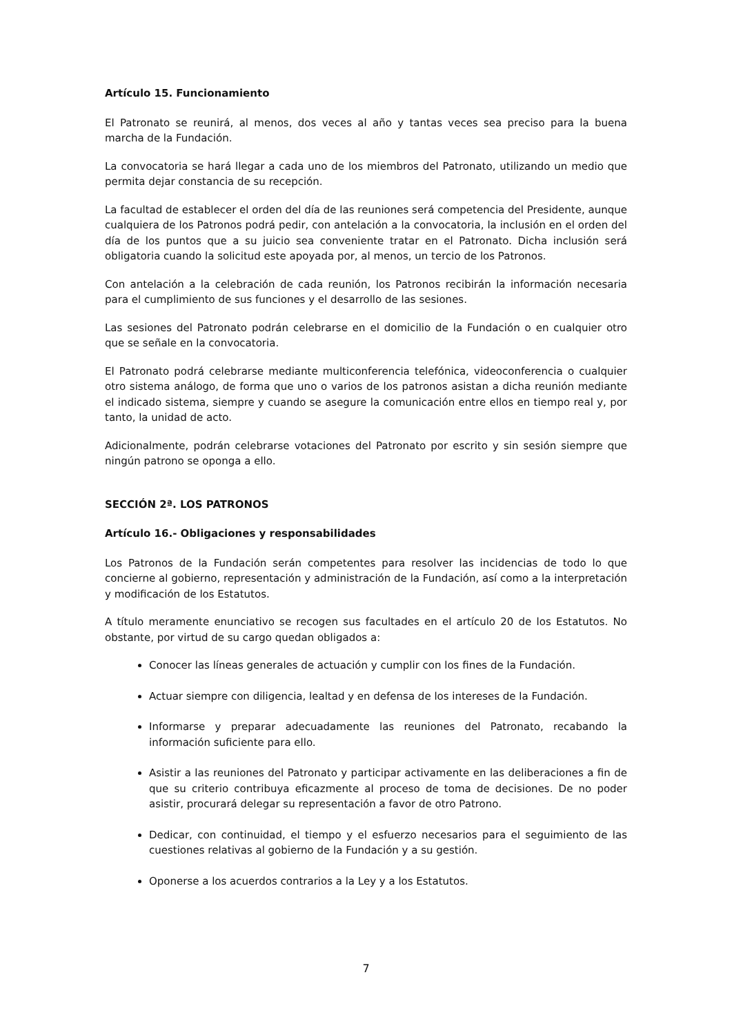Artículo 15. Funcionamiento
El Patronato se reunirá, al menos, dos veces al año y tantas veces sea preciso para la buena marcha de la Fundación.
La convocatoria se hará llegar a cada uno de los miembros del Patronato, utilizando un medio que permita dejar constancia de su recepción.
La facultad de establecer el orden del día de las reuniones será competencia del Presidente, aunque cualquiera de los Patronos podrá pedir, con antelación a la convocatoria, la inclusión en el orden del día de los puntos que a su juicio sea conveniente tratar en el Patronato. Dicha inclusión será obligatoria cuando la solicitud este apoyada por, al menos, un tercio de los Patronos.
Con antelación a la celebración de cada reunión, los Patronos recibirán la información necesaria para el cumplimiento de sus funciones y el desarrollo de las sesiones.
Las sesiones del Patronato podrán celebrarse en el domicilio de la Fundación o en cualquier otro que se señale en la convocatoria.
El Patronato podrá celebrarse mediante multiconferencia telefónica, videoconferencia o cualquier otro sistema análogo, de forma que uno o varios de los patronos asistan a dicha reunión mediante el indicado sistema, siempre y cuando se asegure la comunicación entre ellos en tiempo real y, por tanto, la unidad de acto.
Adicionalmente, podrán celebrarse votaciones del Patronato por escrito y sin sesión siempre que ningún patrono se oponga a ello.
SECCIÓN 2ª. LOS PATRONOS
Artículo 16.- Obligaciones y responsabilidades
Los Patronos de la Fundación serán competentes para resolver las incidencias de todo lo que concierne al gobierno, representación y administración de la Fundación, así como a la interpretación y modificación de los Estatutos.
A título meramente enunciativo se recogen sus facultades en el artículo 20 de los Estatutos. No obstante, por virtud de su cargo quedan obligados a:
Conocer las líneas generales de actuación y cumplir con los fines de la Fundación.
Actuar siempre con diligencia, lealtad y en defensa de los intereses de la Fundación.
Informarse y preparar adecuadamente las reuniones del Patronato, recabando la información suficiente para ello.
Asistir a las reuniones del Patronato y participar activamente en las deliberaciones a fin de que su criterio contribuya eficazmente al proceso de toma de decisiones. De no poder asistir, procurará delegar su representación a favor de otro Patrono.
Dedicar, con continuidad, el tiempo y el esfuerzo necesarios para el seguimiento de las cuestiones relativas al gobierno de la Fundación y a su gestión.
Oponerse a los acuerdos contrarios a la Ley y a los Estatutos.
7